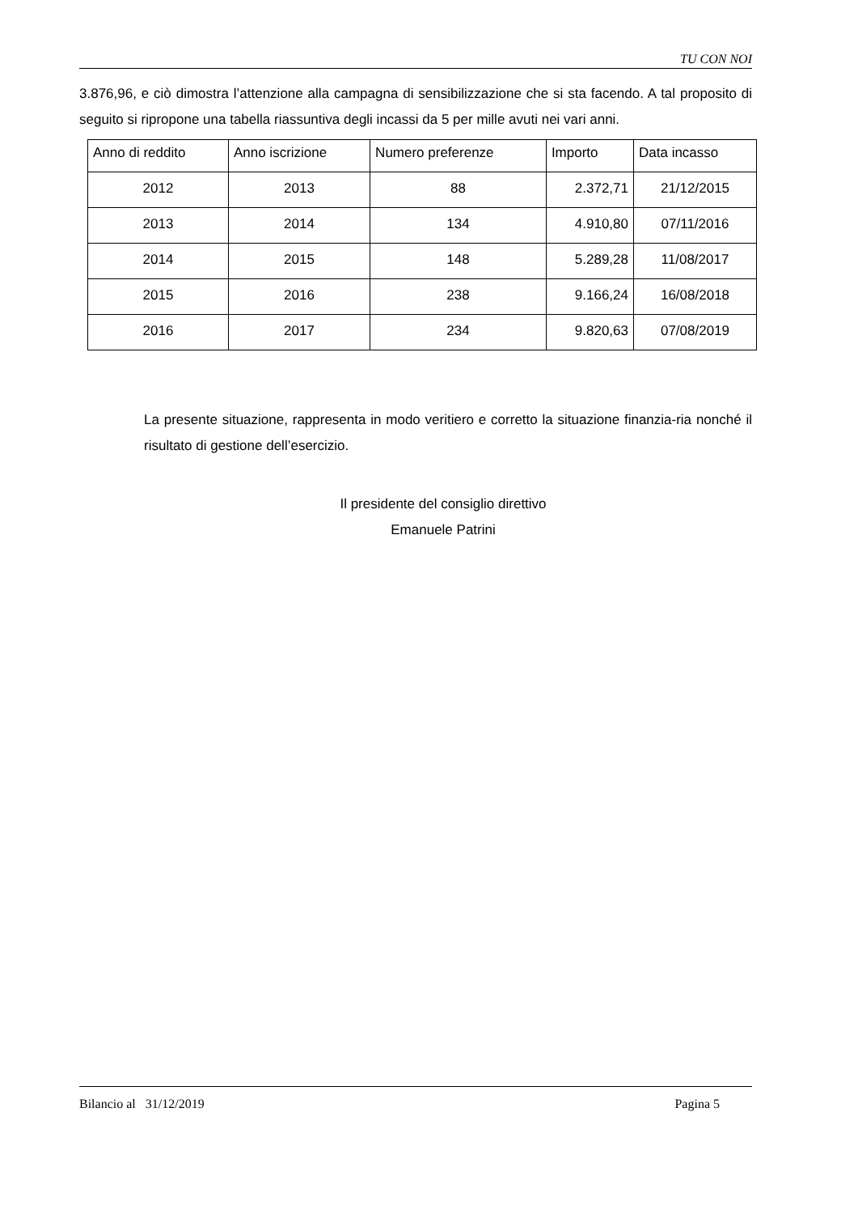TU CON NOI
3.876,96, e ciò dimostra l’attenzione alla campagna di sensibilizzazione che si sta facendo. A tal proposito di seguito si ripropone una tabella riassuntiva degli incassi da 5 per mille avuti nei vari anni.
| Anno di reddito | Anno iscrizione | Numero preferenze | Importo | Data incasso |
| --- | --- | --- | --- | --- |
| 2012 | 2013 | 88 | 2.372,71 | 21/12/2015 |
| 2013 | 2014 | 134 | 4.910,80 | 07/11/2016 |
| 2014 | 2015 | 148 | 5.289,28 | 11/08/2017 |
| 2015 | 2016 | 238 | 9.166,24 | 16/08/2018 |
| 2016 | 2017 | 234 | 9.820,63 | 07/08/2019 |
La presente situazione, rappresenta in modo veritiero e corretto la situazione finanzia-ria nonché il risultato di gestione dell’esercizio.
Il presidente del consiglio direttivo
Emanuele Patrini
Bilancio al 31/12/2019 Pagina 5